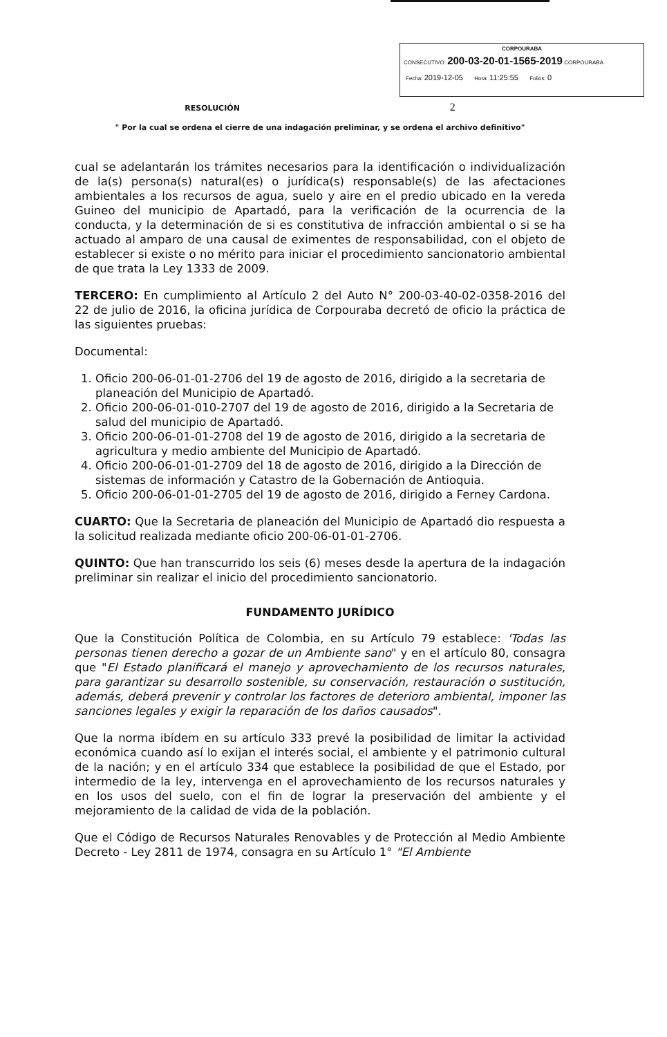CORPOURABA
CONSECUTIVO: 200-03-20-01-1565-2019 CORPOURABA
Fecha: 2019-12-05 Hora: 11:25:55 Folios: 0
RESOLUCIÓN 2
" Por la cual se ordena el cierre de una indagación preliminar, y se ordena el archivo definitivo"
cual se adelantarán los trámites necesarios para la identificación o individualización de la(s) persona(s) natural(es) o jurídica(s) responsable(s) de las afectaciones ambientales a los recursos de agua, suelo y aire en el predio ubicado en la vereda Guineo del municipio de Apartadó, para la verificación de la ocurrencia de la conducta, y la determinación de si es constitutiva de infracción ambiental o si se ha actuado al amparo de una causal de eximentes de responsabilidad, con el objeto de establecer si existe o no mérito para iniciar el procedimiento sancionatorio ambiental de que trata la Ley 1333 de 2009.
TERCERO: En cumplimiento al Artículo 2 del Auto N° 200-03-40-02-0358-2016 del 22 de julio de 2016, la oficina jurídica de Corpouraba decretó de oficio la práctica de las siguientes pruebas:
Documental:
1. Oficio 200-06-01-01-2706 del 19 de agosto de 2016, dirigido a la secretaria de planeación del Municipio de Apartadó.
2. Oficio 200-06-01-010-2707 del 19 de agosto de 2016, dirigido a la Secretaria de salud del municipio de Apartadó.
3. Oficio 200-06-01-01-2708 del 19 de agosto de 2016, dirigido a la secretaria de agricultura y medio ambiente del Municipio de Apartadó.
4. Oficio 200-06-01-01-2709 del 18 de agosto de 2016, dirigido a la Dirección de sistemas de información y Catastro de la Gobernación de Antioquia.
5. Oficio 200-06-01-01-2705 del 19 de agosto de 2016, dirigido a Ferney Cardona.
CUARTO: Que la Secretaria de planeación del Municipio de Apartadó dio respuesta a la solicitud realizada mediante oficio 200-06-01-01-2706.
QUINTO: Que han transcurrido los seis (6) meses desde la apertura de la indagación preliminar sin realizar el inicio del procedimiento sancionatorio.
FUNDAMENTO JURÍDICO
Que la Constitución Política de Colombia, en su Artículo 79 establece: 'Todas las personas tienen derecho a gozar de un Ambiente sano" y en el artículo 80, consagra que "El Estado planificará el manejo y aprovechamiento de los recursos naturales, para garantizar su desarrollo sostenible, su conservación, restauración o sustitución, además, deberá prevenir y controlar los factores de deterioro ambiental, imponer las sanciones legales y exigir la reparación de los daños causados".
Que la norma ibídem en su artículo 333 prevé la posibilidad de limitar la actividad económica cuando así lo exijan el interés social, el ambiente y el patrimonio cultural de la nación; y en el artículo 334 que establece la posibilidad de que el Estado, por intermedio de la ley, intervenga en el aprovechamiento de los recursos naturales y en los usos del suelo, con el fin de lograr la preservación del ambiente y el mejoramiento de la calidad de vida de la población.
Que el Código de Recursos Naturales Renovables y de Protección al Medio Ambiente Decreto - Ley 2811 de 1974, consagra en su Artículo 1° "El Ambiente